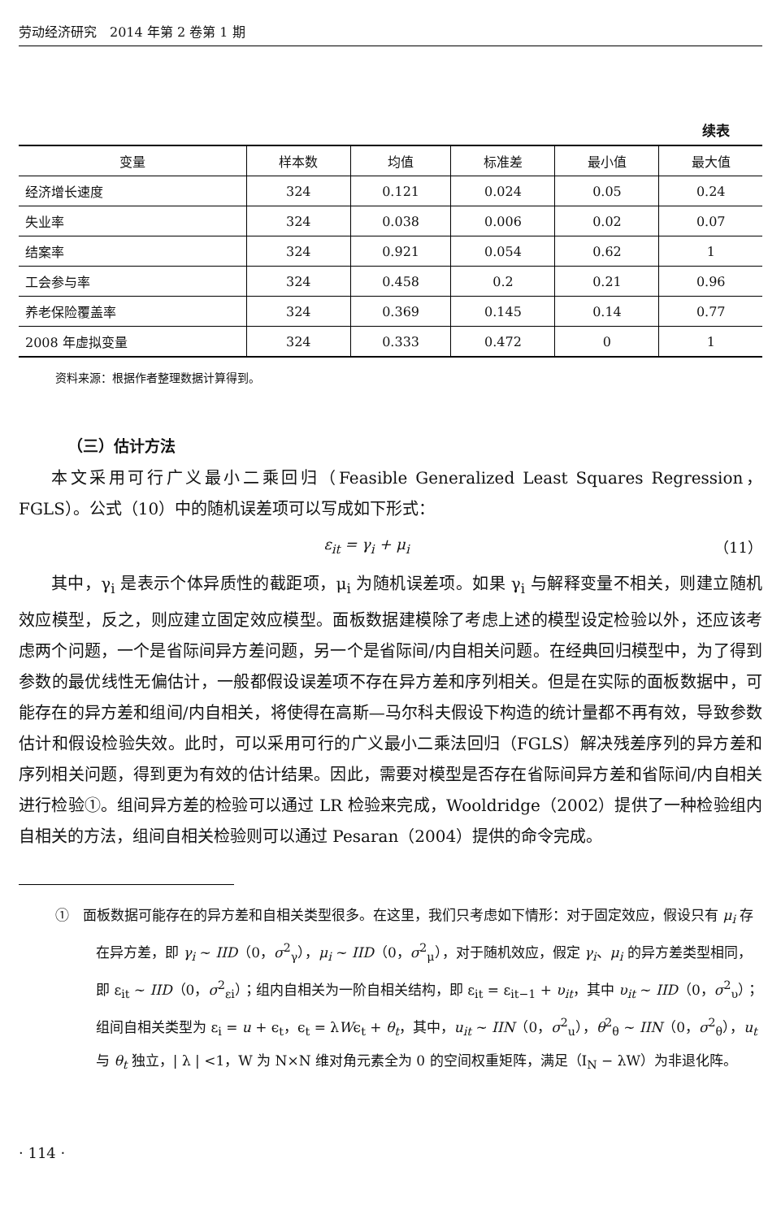劳动经济研究　2014 年第 2 卷第 1 期
续表
| 变量 | 样本数 | 均值 | 标准差 | 最小值 | 最大值 |
| --- | --- | --- | --- | --- | --- |
| 经济增长速度 | 324 | 0.121 | 0.024 | 0.05 | 0.24 |
| 失业率 | 324 | 0.038 | 0.006 | 0.02 | 0.07 |
| 结案率 | 324 | 0.921 | 0.054 | 0.62 | 1 |
| 工会参与率 | 324 | 0.458 | 0.2 | 0.21 | 0.96 |
| 养老保险覆盖率 | 324 | 0.369 | 0.145 | 0.14 | 0.77 |
| 2008 年虚拟变量 | 324 | 0.333 | 0.472 | 0 | 1 |
资料来源：根据作者整理数据计算得到。
（三）估计方法
本文采用可行广义最小二乘回归（Feasible Generalized Least Squares Regression，FGLS）。公式（10）中的随机误差项可以写成如下形式：
ε<sub>it</sub> = γ<sub>i</sub> + μ<sub>i</sub> （11）
其中，γ<sub>i</sub> 是表示个体异质性的截距项，μ<sub>i</sub> 为随机误差项。如果 γ<sub>i</sub> 与解释变量不相关，则建立随机效应模型，反之，则应建立固定效应模型。面板数据建模除了考虑上述的模型设定检验以外，还应该考虑两个问题，一个是省际间异方差问题，另一个是省际间/内自相关问题。在经典回归模型中，为了得到参数的最优线性无偏估计，一般都假设误差项不存在异方差和序列相关。但是在实际的面板数据中，可能存在的异方差和组间/内自相关，将使得在高斯—马尔科夫假设下构造的统计量都不再有效，导致参数估计和假设检验失效。此时，可以采用可行的广义最小二乘法回归（FGLS）解决残差序列的异方差和序列相关问题，得到更为有效的估计结果。因此，需要对模型是否存在省际间异方差和省际间/内自相关进行检验①。组间异方差的检验可以通过 LR 检验来完成，Wooldridge（2002）提供了一种检验组内自相关的方法，组间自相关检验则可以通过 Pesaran（2004）提供的命令完成。
①　面板数据可能存在的异方差和自相关类型很多。在这里，我们只考虑如下情形：对于固定效应，假设只有 μ<sub>i</sub> 存在异方差，即 γ<sub>i</sub> ~ IID（0，σ<sup>2</sup><sub>γ</sub>），μ<sub>i</sub> ~ IID（0，σ<sup>2</sup><sub>μ</sub>），对于随机效应，假定 γ<sub>i</sub>、μ<sub>i</sub> 的异方差类型相同，即 ε<sub>it</sub> ~ IID（0，σ<sup>2</sup><sub>εi</sub>）；组内自相关为一阶自相关结构，即 ε<sub>it</sub> = ε<sub>it−1</sub> + υ<sub>it</sub>，其中 υ<sub>it</sub> ~ IID（0，σ<sup>2</sup><sub>υ</sub>）；组间自相关类型为 ε<sub>i</sub> = u + ϵ<sub>t</sub>，ϵ<sub>t</sub> = λWϵ<sub>t</sub> + θ<sub>t</sub>，其中，u<sub>it</sub> ~ IIN（0，σ<sup>2</sup><sub>u</sub>），θ<sup>2</sup><sub>θ</sub> ~ IIN（0，σ<sup>2</sup><sub>θ</sub>），u<sub>t</sub> 与 θ<sub>t</sub> 独立，| λ | <1，W 为 N×N 维对角元素全为 0 的空间权重矩阵，满足（I<sub>N</sub> − λW）为非退化阵。
· 114 ·